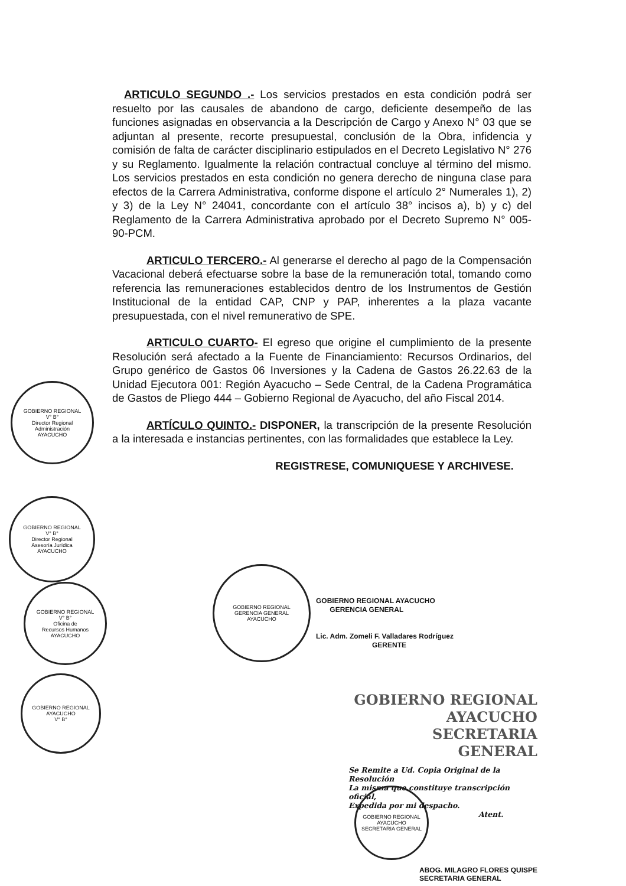ARTICULO SEGUNDO .- Los servicios prestados en esta condición podrá ser resuelto por las causales de abandono de cargo, deficiente desempeño de las funciones asignadas en observancia a la Descripción de Cargo y Anexo N° 03 que se adjuntan al presente, recorte presupuestal, conclusión de la Obra, infidencia y comisión de falta de carácter disciplinario estipulados en el Decreto Legislativo N° 276 y su Reglamento. Igualmente la relación contractual concluye al término del mismo. Los servicios prestados en esta condición no genera derecho de ninguna clase para efectos de la Carrera Administrativa, conforme dispone el artículo 2° Numerales 1), 2) y 3) de la Ley N° 24041, concordante con el artículo 38° incisos a), b) y c) del Reglamento de la Carrera Administrativa aprobado por el Decreto Supremo N° 005-90-PCM.
ARTICULO TERCERO.- Al generarse el derecho al pago de la Compensación Vacacional deberá efectuarse sobre la base de la remuneración total, tomando como referencia las remuneraciones establecidos dentro de los Instrumentos de Gestión Institucional de la entidad CAP, CNP y PAP, inherentes a la plaza vacante presupuestada, con el nivel remunerativo de SPE.
ARTICULO CUARTO- El egreso que origine el cumplimiento de la presente Resolución será afectado a la Fuente de Financiamiento: Recursos Ordinarios, del Grupo genérico de Gastos 06 Inversiones y la Cadena de Gastos 26.22.63 de la Unidad Ejecutora 001: Región Ayacucho – Sede Central, de la Cadena Programática de Gastos de Pliego 444 – Gobierno Regional de Ayacucho, del año Fiscal 2014.
ARTÍCULO QUINTO.- DISPONER, la transcripción de la presente Resolución a la interesada e instancias pertinentes, con las formalidades que establece la Ley.
REGISTRESE, COMUNIQUESE Y ARCHIVESE.
GOBIERNO REGIONAL
V° B°
Director Regional
Administración
AYACUCHO
GOBIERNO REGIONAL
V° B°
Director Regional
Asesoría Jurídica
AYACUCHO
GOBIERNO REGIONAL
V° B°
Oficina de
Recursos Humanos
AYACUCHO
GOBIERNO REGIONAL AYACUCHO
V° B°
GOBIERNO REGIONAL
GERENCIA GENERAL
AYACUCHO
GOBIERNO REGIONAL AYACUCHO
GERENCIA GENERAL
Lic. Adm. Zomeli F. Valladares Rodríguez
GERENTE
GOBIERNO REGIONAL AYACUCHO
SECRETARIA GENERAL
Se Remite a Ud. Copia Original de la Resolución
La misma que constituye transcripción oficial,
Expedida por mi despacho.
Atent.
ABOG. MILAGRO FLORES QUISPE
SECRETARIA GENERAL
GOBIERNO REGIONAL AYACUCHO
SECRETARIA GENERAL